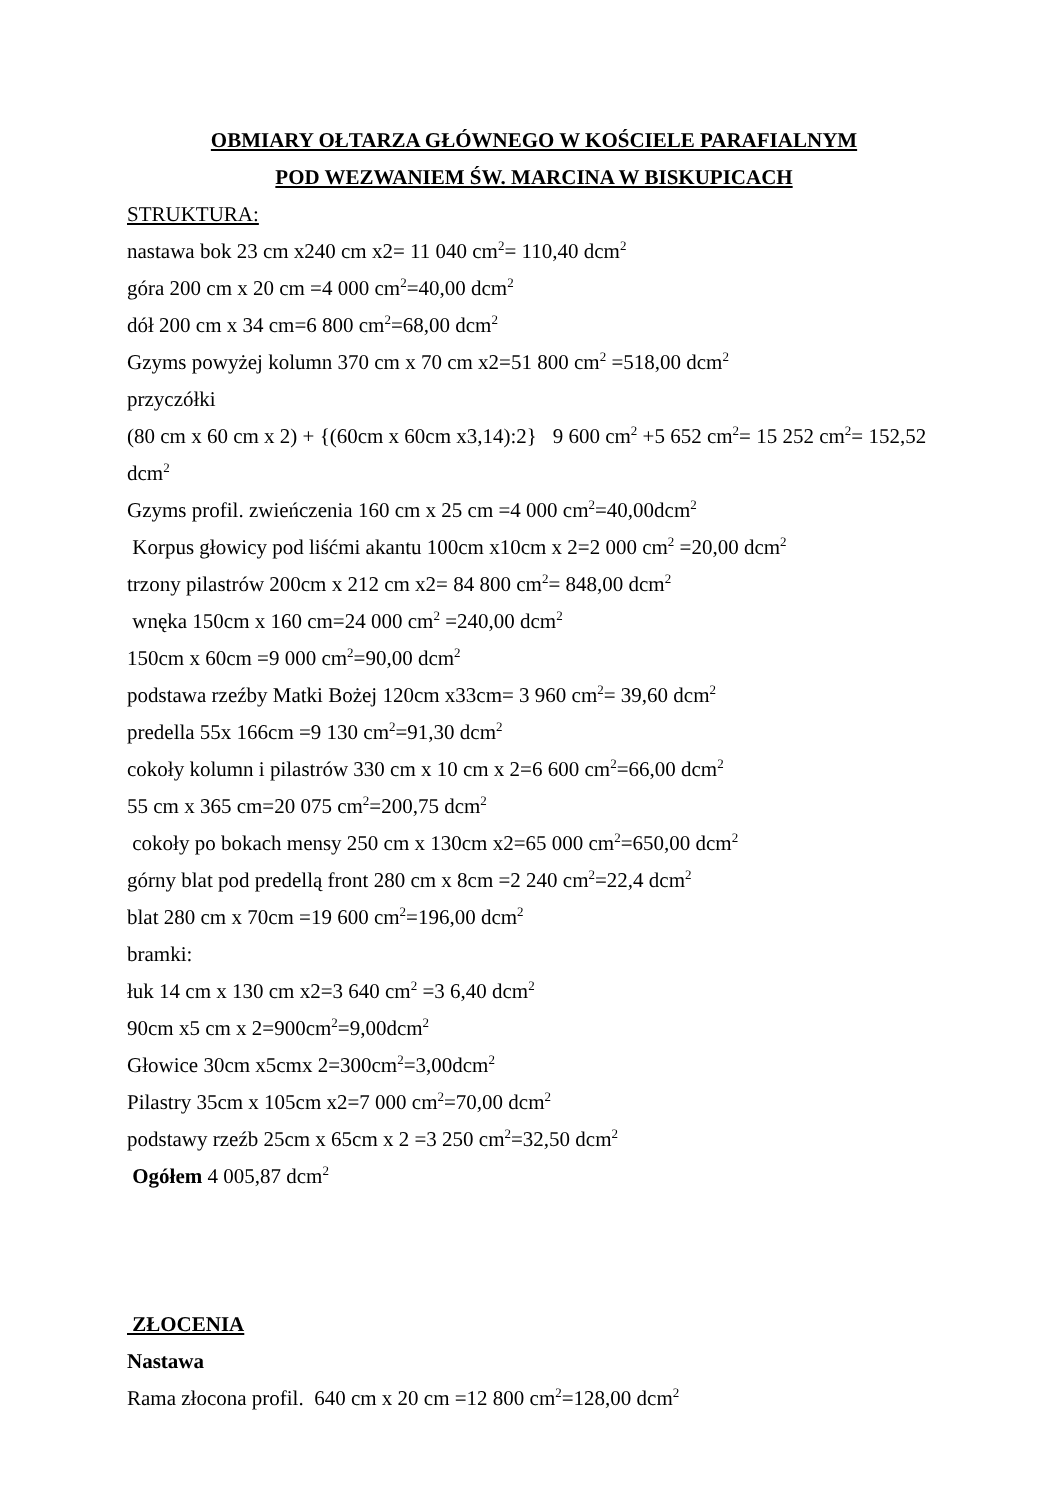OBMIARY OŁTARZA GŁÓWNEGO W KOŚCIELE PARAFIALNYM
POD WEZWANIEM ŚW. MARCINA W BISKUPICACH
STRUKTURA:
nastawa bok 23 cm x240 cm x2= 11 040 cm<sup>2</sup>= 110,40 dcm<sup>2</sup>
góra 200 cm x 20 cm =4 000 cm<sup>2</sup>=40,00 dcm<sup>2</sup>
dół 200 cm x 34 cm=6 800 cm<sup>2</sup>=68,00 dcm<sup>2</sup>
Gzyms powyżej kolumn 370 cm x 70 cm x2=51 800 cm<sup>2</sup> =518,00 dcm<sup>2</sup>
przyczółki
(80 cm x 60 cm x 2) + {(60cm x 60cm x3,14):2} 9 600 cm<sup>2</sup> +5 652 cm<sup>2</sup>= 15 252 cm<sup>2</sup>= 152,52 dcm<sup>2</sup>
Gzyms profil. zwieńczenia 160 cm x 25 cm =4 000 cm<sup>2</sup>=40,00dcm<sup>2</sup>
Korpus głowicy pod liśćmi akantu 100cm x10cm x 2=2 000 cm<sup>2</sup> =20,00 dcm<sup>2</sup>
trzony pilastrów 200cm x 212 cm x2= 84 800 cm<sup>2</sup>= 848,00 dcm<sup>2</sup>
wnęka 150cm x 160 cm=24 000 cm<sup>2</sup> =240,00 dcm<sup>2</sup>
150cm x 60cm =9 000 cm<sup>2</sup>=90,00 dcm<sup>2</sup>
podstawa rzeźby Matki Bożej 120cm x33cm= 3 960 cm<sup>2</sup>= 39,60 dcm<sup>2</sup>
predella 55x 166cm =9 130 cm<sup>2</sup>=91,30 dcm<sup>2</sup>
cokoły kolumn i pilastrów 330 cm x 10 cm x 2=6 600 cm<sup>2</sup>=66,00 dcm<sup>2</sup>
55 cm x 365 cm=20 075 cm<sup>2</sup>=200,75 dcm<sup>2</sup>
cokoły po bokach mensy 250 cm x 130cm x2=65 000 cm<sup>2</sup>=650,00 dcm<sup>2</sup>
górny blat pod predellą front 280 cm x 8cm =2 240 cm<sup>2</sup>=22,4 dcm<sup>2</sup>
blat 280 cm x 70cm =19 600 cm<sup>2</sup>=196,00 dcm<sup>2</sup>
bramki:
łuk 14 cm x 130 cm x2=3 640 cm<sup>2</sup> =3 6,40 dcm<sup>2</sup>
90cm x5 cm x 2=900cm<sup>2</sup>=9,00dcm<sup>2</sup>
Głowice 30cm x5cmx 2=300cm<sup>2</sup>=3,00dcm<sup>2</sup>
Pilastry 35cm x 105cm x2=7 000 cm<sup>2</sup>=70,00 dcm<sup>2</sup>
podstawy rzeźb 25cm x 65cm x 2 =3 250 cm<sup>2</sup>=32,50 dcm<sup>2</sup>
Ogółem 4 005,87 dcm<sup>2</sup>
ZŁOCENIA
Nastawa
Rama złocona profil. 640 cm x 20 cm =12 800 cm<sup>2</sup>=128,00 dcm<sup>2</sup>